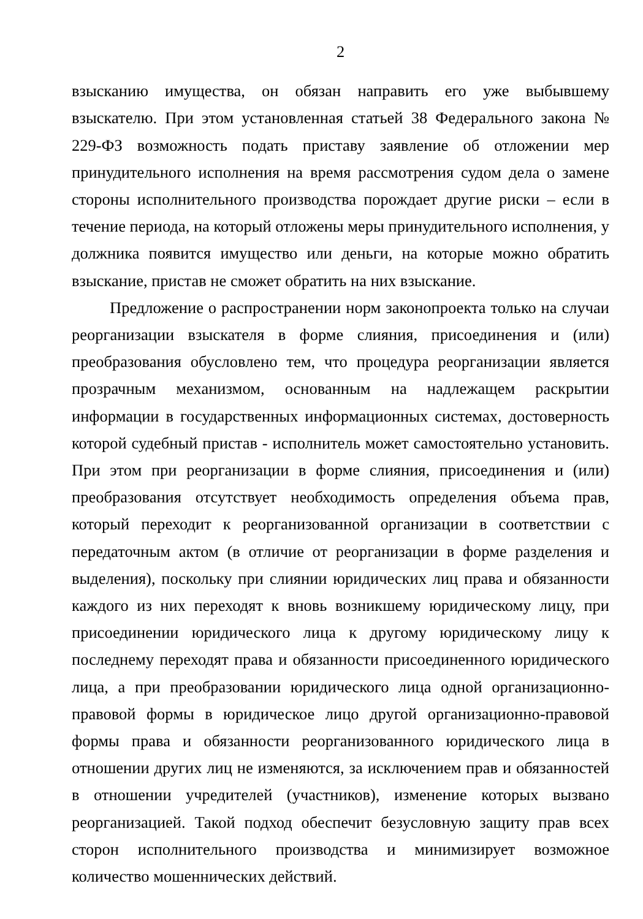2
взысканию имущества, он обязан направить его уже выбывшему взыскателю. При этом установленная статьей 38 Федерального закона № 229-ФЗ возможность подать приставу заявление об отложении мер принудительного исполнения на время рассмотрения судом дела о замене стороны исполнительного производства порождает другие риски – если в течение периода, на который отложены меры принудительного исполнения, у должника появится имущество или деньги, на которые можно обратить взыскание, пристав не сможет обратить на них взыскание.
Предложение о распространении норм законопроекта только на случаи реорганизации взыскателя в форме слияния, присоединения и (или) преобразования обусловлено тем, что процедура реорганизации является прозрачным механизмом, основанным на надлежащем раскрытии информации в государственных информационных системах, достоверность которой судебный пристав - исполнитель может самостоятельно установить. При этом при реорганизации в форме слияния, присоединения и (или) преобразования отсутствует необходимость определения объема прав, который переходит к реорганизованной организации в соответствии с передаточным актом (в отличие от реорганизации в форме разделения и выделения), поскольку при слиянии юридических лиц права и обязанности каждого из них переходят к вновь возникшему юридическому лицу, при присоединении юридического лица к другому юридическому лицу к последнему переходят права и обязанности присоединенного юридического лица, а при преобразовании юридического лица одной организационно-правовой формы в юридическое лицо другой организационно-правовой формы права и обязанности реорганизованного юридического лица в отношении других лиц не изменяются, за исключением прав и обязанностей в отношении учредителей (участников), изменение которых вызвано реорганизацией. Такой подход обеспечит безусловную защиту прав всех сторон исполнительного производства и минимизирует возможное количество мошеннических действий.